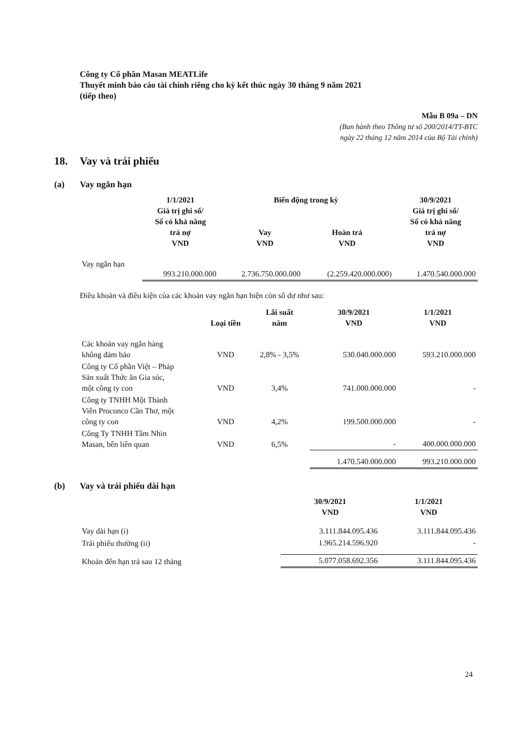Công ty Cổ phần Masan MEATLife
Thuyết minh báo cáo tài chính riêng cho kỳ kết thúc ngày 30 tháng 9 năm 2021
(tiếp theo)
Mẫu B 09a – DN
(Ban hành theo Thông tư số 200/2014/TT-BTC
ngày 22 tháng 12 năm 2014 của Bộ Tài chính)
18. Vay và trái phiếu
(a) Vay ngắn hạn
| | 1/1/2021 Giá trị ghi sổ/ Số có khả năng trả nợ VND | Biến động trong kỳ Vay VND Hoàn trả VND | | 30/9/2021 Giá trị ghi sổ/ Số có khả năng trả nợ VND |
| --- | --- | --- | --- | --- |
| Vay ngắn hạn | 993.210.000.000 | 2.736.750.000.000 | (2.259.420.000.000) | 1.470.540.000.000 |
Điều khoản và điều kiện của các khoản vay ngắn hạn hiện còn số dư như sau:
| | Loại tiền | Lãi suất năm | 30/9/2021 VND | 1/1/2021 VND |
| --- | --- | --- | --- | --- |
| Các khoản vay ngân hàng không đảm bảo | VND | 2,8% - 3,5% | 530.040.000.000 | 593.210.000.000 |
| Công ty Cổ phần Việt – Pháp Sản xuất Thức ăn Gia súc, một công ty con | VND | 3,4% | 741.000.000.000 | - |
| Công ty TNHH Một Thành Viên Proconco Cần Thơ, một công ty con | VND | 4,2% | 199.500.000.000 | - |
| Công Ty TNHH Tầm Nhìn Masan, bên liên quan | VND | 6,5% | - | 400.000.000.000 |
| | | | 1.470.540.000.000 | 993.210.000.000 |
(b) Vay và trái phiếu dài hạn
| | 30/9/2021 VND | 1/1/2021 VND |
| --- | --- | --- |
| Vay dài hạn (i) | 3.111.844.095.436 | 3.111.844.095.436 |
| Trái phiếu thường (ii) | 1.965.214.596.920 | - |
| Khoản đến hạn trả sau 12 tháng | 5.077.058.692.356 | 3.111.844.095.436 |
24